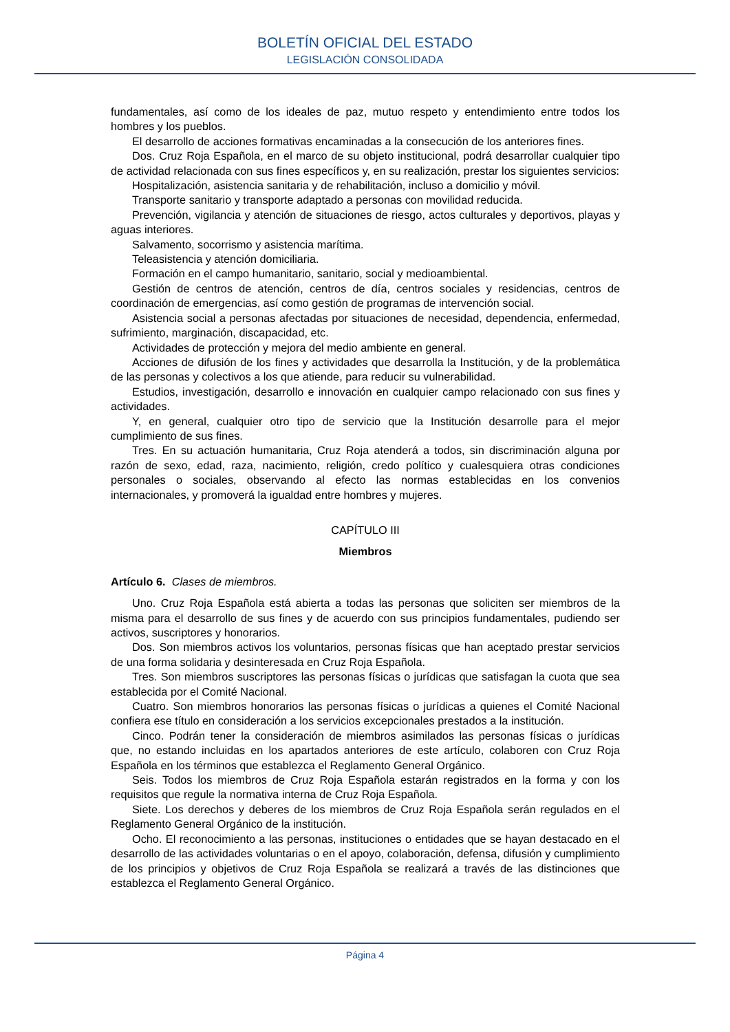BOLETÍN OFICIAL DEL ESTADO
LEGISLACIÓN CONSOLIDADA
fundamentales, así como de los ideales de paz, mutuo respeto y entendimiento entre todos los hombres y los pueblos.
El desarrollo de acciones formativas encaminadas a la consecución de los anteriores fines.
Dos. Cruz Roja Española, en el marco de su objeto institucional, podrá desarrollar cualquier tipo de actividad relacionada con sus fines específicos y, en su realización, prestar los siguientes servicios:
Hospitalización, asistencia sanitaria y de rehabilitación, incluso a domicilio y móvil.
Transporte sanitario y transporte adaptado a personas con movilidad reducida.
Prevención, vigilancia y atención de situaciones de riesgo, actos culturales y deportivos, playas y aguas interiores.
Salvamento, socorrismo y asistencia marítima.
Teleasistencia y atención domiciliaria.
Formación en el campo humanitario, sanitario, social y medioambiental.
Gestión de centros de atención, centros de día, centros sociales y residencias, centros de coordinación de emergencias, así como gestión de programas de intervención social.
Asistencia social a personas afectadas por situaciones de necesidad, dependencia, enfermedad, sufrimiento, marginación, discapacidad, etc.
Actividades de protección y mejora del medio ambiente en general.
Acciones de difusión de los fines y actividades que desarrolla la Institución, y de la problemática de las personas y colectivos a los que atiende, para reducir su vulnerabilidad.
Estudios, investigación, desarrollo e innovación en cualquier campo relacionado con sus fines y actividades.
Y, en general, cualquier otro tipo de servicio que la Institución desarrolle para el mejor cumplimiento de sus fines.
Tres. En su actuación humanitaria, Cruz Roja atenderá a todos, sin discriminación alguna por razón de sexo, edad, raza, nacimiento, religión, credo político y cualesquiera otras condiciones personales o sociales, observando al efecto las normas establecidas en los convenios internacionales, y promoverá la igualdad entre hombres y mujeres.
CAPÍTULO III
Miembros
Artículo 6. Clases de miembros.
Uno. Cruz Roja Española está abierta a todas las personas que soliciten ser miembros de la misma para el desarrollo de sus fines y de acuerdo con sus principios fundamentales, pudiendo ser activos, suscriptores y honorarios.
Dos. Son miembros activos los voluntarios, personas físicas que han aceptado prestar servicios de una forma solidaria y desinteresada en Cruz Roja Española.
Tres. Son miembros suscriptores las personas físicas o jurídicas que satisfagan la cuota que sea establecida por el Comité Nacional.
Cuatro. Son miembros honorarios las personas físicas o jurídicas a quienes el Comité Nacional confiera ese título en consideración a los servicios excepcionales prestados a la institución.
Cinco. Podrán tener la consideración de miembros asimilados las personas físicas o jurídicas que, no estando incluidas en los apartados anteriores de este artículo, colaboren con Cruz Roja Española en los términos que establezca el Reglamento General Orgánico.
Seis. Todos los miembros de Cruz Roja Española estarán registrados en la forma y con los requisitos que regule la normativa interna de Cruz Roja Española.
Siete. Los derechos y deberes de los miembros de Cruz Roja Española serán regulados en el Reglamento General Orgánico de la institución.
Ocho. El reconocimiento a las personas, instituciones o entidades que se hayan destacado en el desarrollo de las actividades voluntarias o en el apoyo, colaboración, defensa, difusión y cumplimiento de los principios y objetivos de Cruz Roja Española se realizará a través de las distinciones que establezca el Reglamento General Orgánico.
Página 4